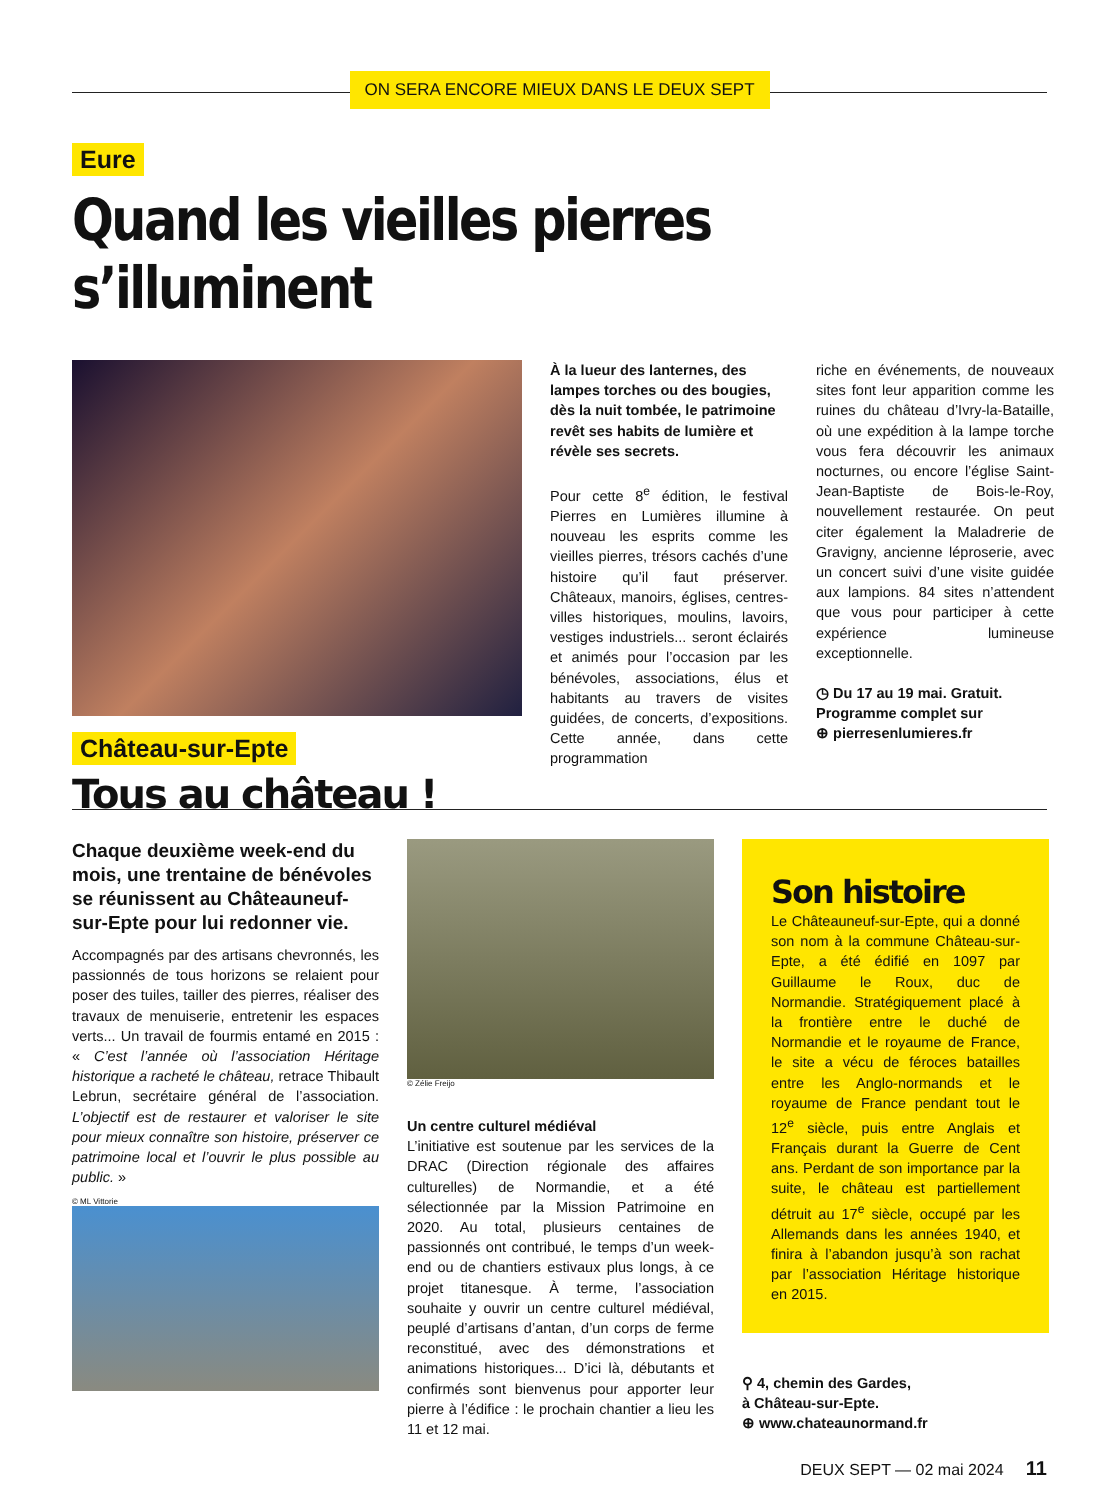ON SERA ENCORE MIEUX DANS LE DEUX SEPT
Eure
Quand les vieilles pierres s’illuminent
À la lueur des lanternes, des lampes torches ou des bougies, dès la nuit tombée, le patrimoine revêt ses habits de lumière et révèle ses secrets.
Pour cette 8<sup>e</sup> édition, le festival Pierres en Lumières illumine à nouveau les esprits comme les vieilles pierres, trésors cachés d’une histoire qu’il faut préserver. Châteaux, manoirs, églises, centres-villes historiques, moulins, lavoirs, vestiges industriels... seront éclairés et animés pour l’occasion par les bénévoles, associations, élus et habitants au travers de visites guidées, de concerts, d’expositions. Cette année, dans cette programmation
riche en événements, de nouveaux sites font leur apparition comme les ruines du château d’Ivry-la-Bataille, où une expédition à la lampe torche vous fera découvrir les animaux nocturnes, ou encore l’église Saint-Jean-Baptiste de Bois-le-Roy, nouvellement restaurée. On peut citer également la Maladrerie de Gravigny, ancienne léproserie, avec un concert suivi d’une visite guidée aux lampions. 84 sites n’attendent que vous pour participer à cette expérience lumineuse exceptionnelle.
◷ Du 17 au 19 mai. Gratuit.
Programme complet sur
⊕ pierresenlumieres.fr
Château-sur-Epte
Tous au château !
Chaque deuxième week-end du mois, une trentaine de bénévoles se réunissent au Châteauneuf-sur-Epte pour lui redonner vie.
Accompagnés par des artisans chevronnés, les passionnés de tous horizons se relaient pour poser des tuiles, tailler des pierres, réaliser des travaux de menuiserie, entretenir les espaces verts... Un travail de fourmis entamé en 2015 : « C’est l’année où l’association Héritage historique a racheté le château, retrace Thibault Lebrun, secrétaire général de l’association. L’objectif est de restaurer et valoriser le site pour mieux connaître son histoire, préserver ce patrimoine local et l’ouvrir le plus possible au public. »
© ML Vittorie
© Zélie Freijo
Un centre culturel médiéval
L’initiative est soutenue par les services de la DRAC (Direction régionale des affaires culturelles) de Normandie, et a été sélectionnée par la Mission Patrimoine en 2020. Au total, plusieurs centaines de passionnés ont contribué, le temps d’un week-end ou de chantiers estivaux plus longs, à ce projet titanesque. À terme, l’association souhaite y ouvrir un centre culturel médiéval, peuplé d’artisans d’antan, d’un corps de ferme reconstitué, avec des démonstrations et animations historiques... D’ici là, débutants et confirmés sont bienvenus pour apporter leur pierre à l’édifice : le prochain chantier a lieu les 11 et 12 mai.
Son histoire
Le Châteauneuf-sur-Epte, qui a donné son nom à la commune Château-sur-Epte, a été édifié en 1097 par Guillaume le Roux, duc de Normandie. Stratégiquement placé à la frontière entre le duché de Normandie et le royaume de France, le site a vécu de féroces batailles entre les Anglo-normands et le royaume de France pendant tout le 12<sup>e</sup> siècle, puis entre Anglais et Français durant la Guerre de Cent ans. Perdant de son importance par la suite, le château est partiellement détruit au 17<sup>e</sup> siècle, occupé par les Allemands dans les années 1940, et finira à l’abandon jusqu’à son rachat par l’association Héritage historique en 2015.
⚲ 4, chemin des Gardes,
à Château-sur-Epte.
⊕ www.chateaunormand.fr
DEUX SEPT — 02 mai 2024 11